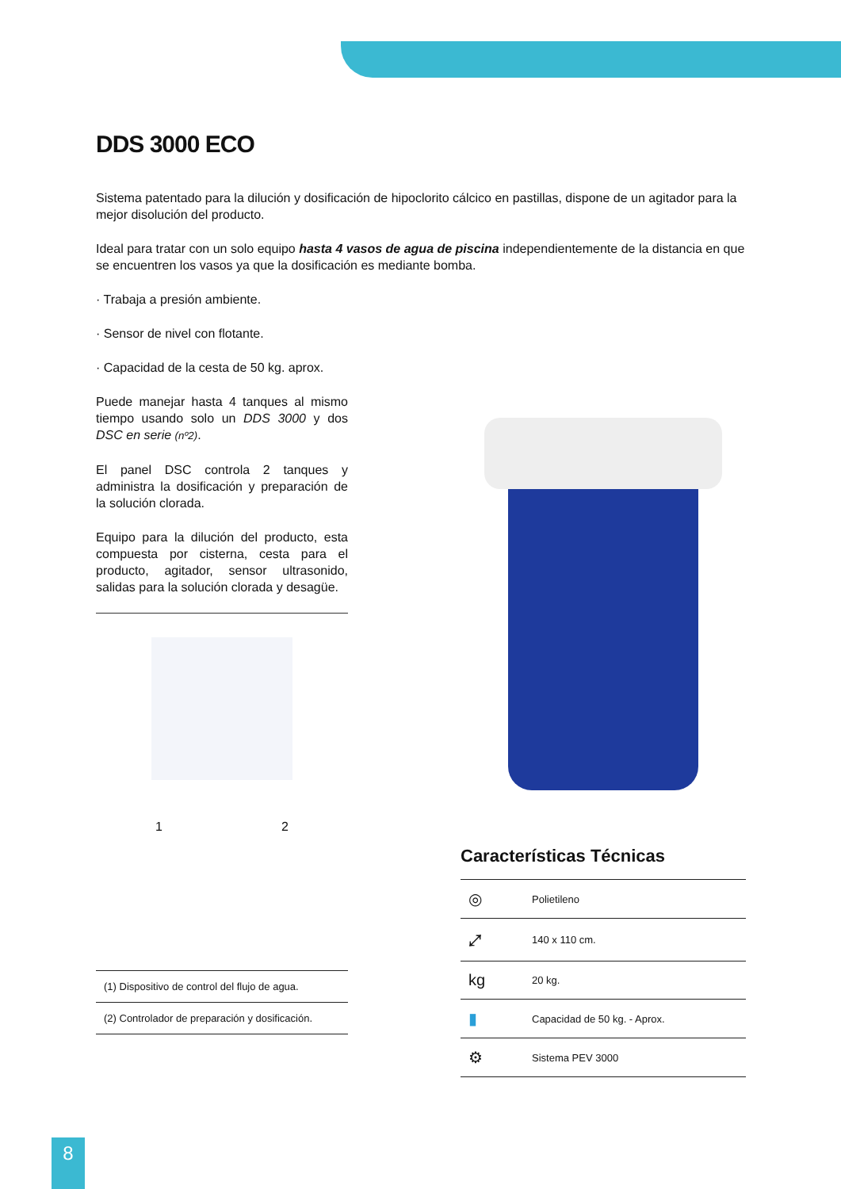DDS 3000 ECO
Sistema patentado para la dilución y dosificación de hipoclorito cálcico en pastillas, dispone de un agitador para la mejor disolución del producto.
Ideal para tratar con un solo equipo hasta 4 vasos de agua de piscina independientemente de la distancia en que se encuentren los vasos ya que la dosificación es mediante bomba.
· Trabaja a presión ambiente.
· Sensor de nivel con flotante.
· Capacidad de la cesta de 50 kg. aprox.
Puede manejar hasta 4 tanques al mismo tiempo usando solo un DDS 3000 y dos DSC en serie (nº2).
El panel DSC controla 2 tanques y administra la dosificación y preparación de la solución clorada.
Equipo para la dilución del producto, esta compuesta por cisterna, cesta para el producto, agitador, sensor ultrasonido, salidas para la solución clorada y desagüe.
1 2
| (1) Dispositivo de control del flujo de agua. |
| (2) Controlador de preparación y dosificación. |
Características Técnicas
| ◎ | Polietileno |
| ⤢ | 140 x 110 cm. |
| kg | 20 kg. |
| ▮ | Capacidad de 50 kg. - Aprox. |
| ⚙ | Sistema PEV 3000 |
8